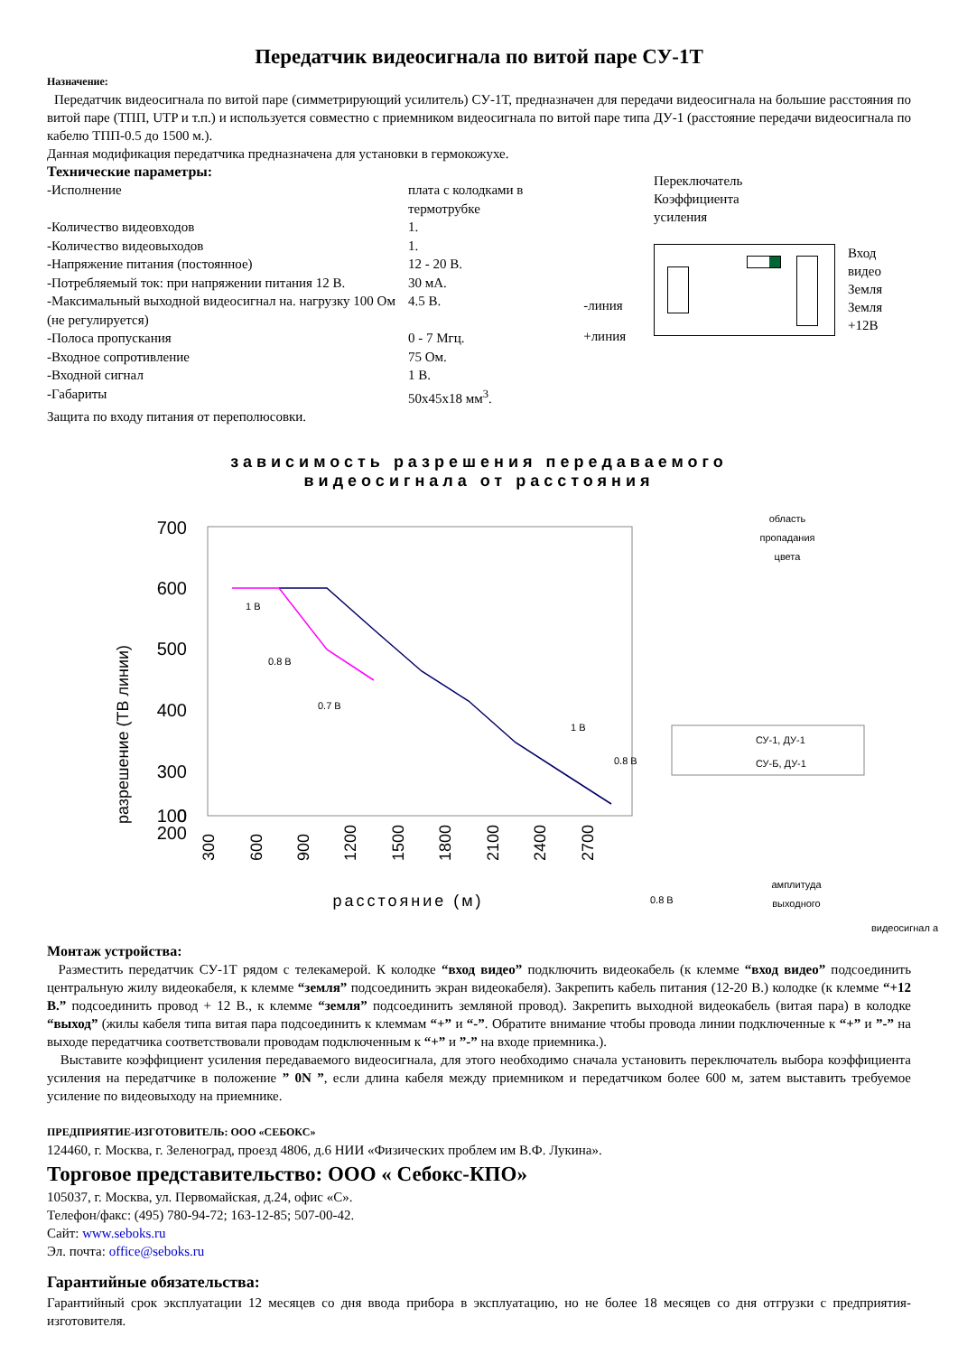Передатчик видеосигнала по витой паре СУ-1Т
Назначение:
Передатчик видеосигнала по витой паре (симметрирующий усилитель) СУ-1Т, предназначен для передачи видеосигнала на большие расстояния по витой паре (ТПП, UTP и т.п.) и используется совместно с приемником видеосигнала по витой паре типа ДУ-1 (расстояние передачи видеосигнала по кабелю ТПП-0.5 до 1500 м.).
Данная модификация передатчика предназначена для установки в гермокожухе.
Технические параметры:
| -Исполнение | плата с колодками в термотрубке |
| -Количество видеовходов | 1. |
| -Количество видеовыходов | 1. |
| -Напряжение питания (постоянное) | 12 - 20 В. |
| -Потребляемый ток: при напряжении питания 12 В. | 30 мА. |
| -Максимальный выходной видеосигнал на. нагрузку 100 Ом (не регулируется) | 4.5 В. |
| -Полоса пропускания | 0 - 7 Мгц. |
| -Входное сопротивление | 75 Ом. |
| -Входной сигнал | 1 В. |
| -Габариты | 50х45х18 мм<sup>3</sup>. |
Защита по входу питания от переполюсовки.
-линия
+линия
Переключатель
Коэффициента
усиления
Вход видео
Земля
Земля
+12В
зависимость разрешения передаваемого
видеосигнала от расстояния
разрешение (ТВ линии)
700
600
500
400
300
200
100
0
300
600
900
1200
1500
1800
2100
2400
2700
расстояние (м)
1 В
0.8 В
0.7 В
1 В
0.8 В
0.8 В
область
пропадания
цвета
СУ-1, ДУ-1
СУ-Б, ДУ-1
амплитуда
выходного
видеосигнал а
Монтаж устройства:
Разместить передатчик СУ-1Т рядом с телекамерой. К колодке “вход видео” подключить видеокабель (к клемме “вход видео” подсоединить центральную жилу видеокабеля, к клемме “земля” подсоединить экран видеокабеля). Закрепить кабель питания (12-20 В.) колодке (к клемме “+12 В.” подсоединить провод + 12 В., к клемме “земля” подсоединить земляной провод). Закрепить выходной видеокабель (витая пара) в колодке “выход” (жилы кабеля типа витая пара подсоединить к клеммам “+” и “-”. Обратите внимание чтобы провода линии подключенные к “+” и ”-” на выходе передатчика соответствовали проводам подключенным к “+” и ”-” на входе приемника.).
Выставите коэффициент усиления передаваемого видеосигнала, для этого необходимо сначала установить переключатель выбора коэффициента усиления на передатчике в положение ” 0N ”, если длина кабеля между приемником и передатчиком более 600 м, затем выставить требуемое усиление по видеовыходу на приемнике.
ПРЕДПРИЯТИЕ-ИЗГОТОВИТЕЛЬ: ООО «СЕБОКС»
124460, г. Москва, г. Зеленоград, проезд 4806, д.6 НИИ «Физических проблем им В.Ф. Лукина».
Торговое представительство: ООО « Себокс-КПО»
105037, г. Москва, ул. Первомайская, д.24, офис «С».
Телефон/факс: (495) 780-94-72; 163-12-85; 507-00-42.
Сайт: www.seboks.ru
Эл. почта: office@seboks.ru
Гарантийные обязательства:
Гарантийный срок эксплуатации 12 месяцев со дня ввода прибора в эксплуатацию, но не более 18 месяцев со дня отгрузки с предприятия-изготовителя.